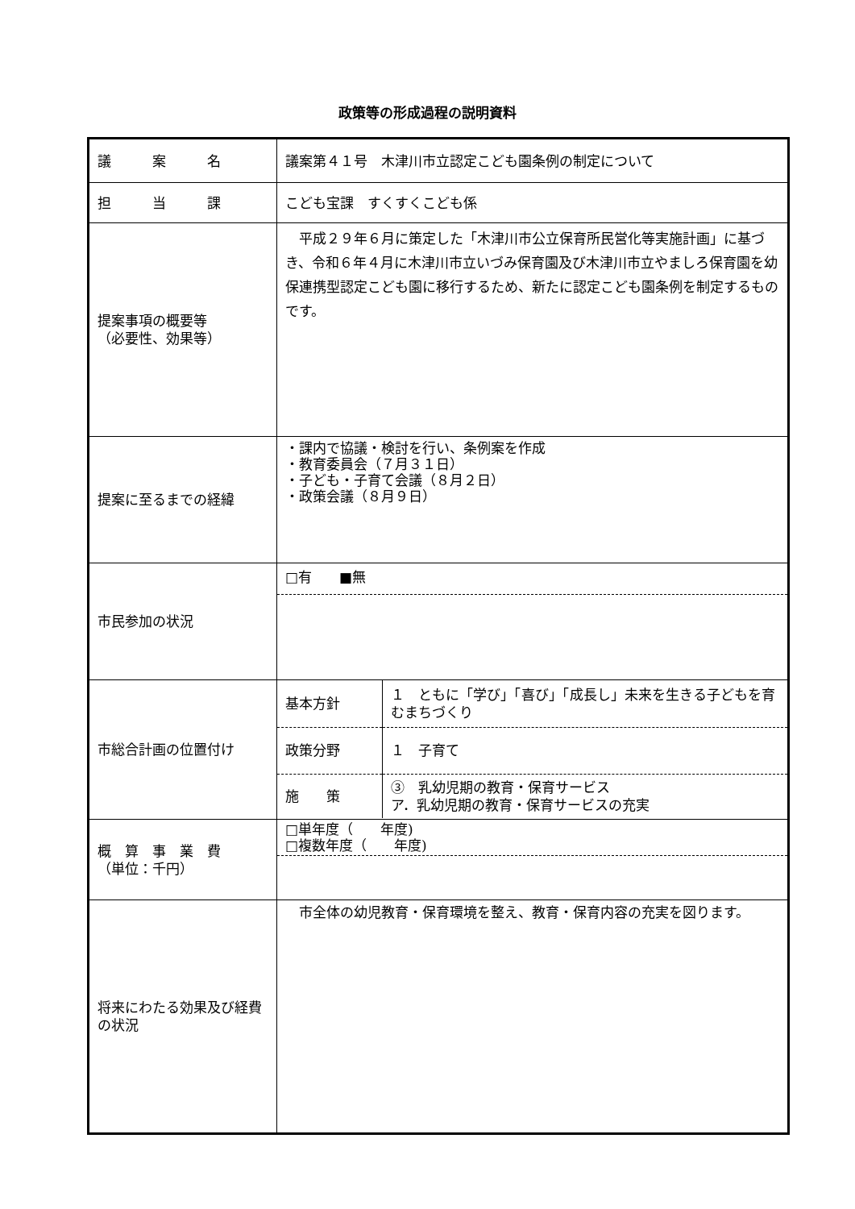政策等の形成過程の説明資料
| 議 案 名 | 議案第４１号 木津川市立認定こども園条例の制定について |
| 担 当 課 | こども宝課 すくすくこども係 |
| 提案事項の概要等 （必要性、効果等） | 平成２９年６月に策定した「木津川市公立保育所民営化等実施計画」に基づき、令和６年４月に木津川市立いづみ保育園及び木津川市立やましろ保育園を幼保連携型認定こども園に移行するため、新たに認定こども園条例を制定するものです。 |
| 提案に至るまでの経緯 | ・課内で協議・検討を行い、条例案を作成 ・教育委員会（７月３１日） ・子ども・子育て会議（８月２日） ・政策会議（８月９日） |
| 市民参加の状況 | □有 ■無 |
| 市総合計画の位置付け | / 基本方針 / １ ともに「学び」「喜び」「成長し」未来を生きる子どもを育むまちづくり / / 政策分野 / １ 子育て / / 施 策 / ③ 乳幼児期の教育・保育サービス ア．乳幼児期の教育・保育サービスの充実 / |
| 概 算 事 業 費 （単位：千円） | □単年度（ 年度) □複数年度（ 年度) |
| 将来にわたる効果及び経費の状況 | 市全体の幼児教育・保育環境を整え、教育・保育内容の充実を図ります。 |